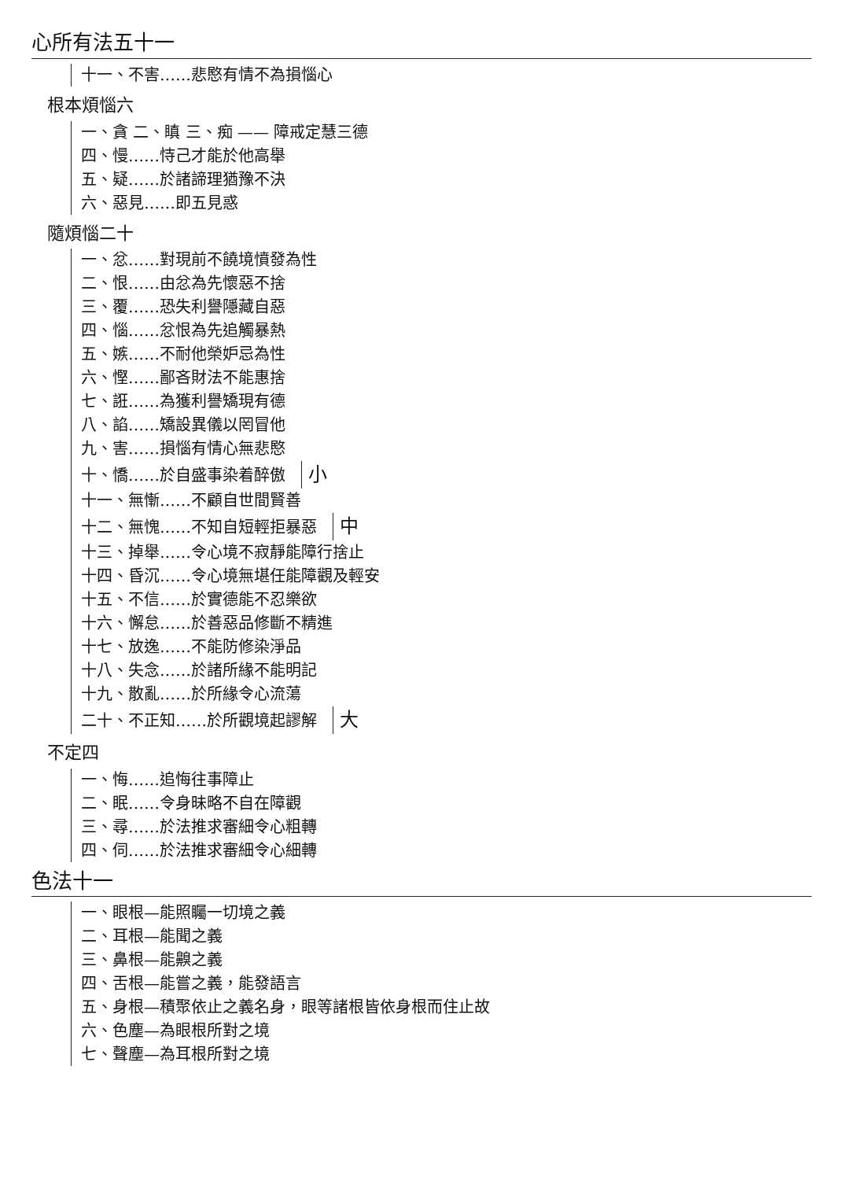心所有法五十一
十一、不害……悲愍有情不為損惱心
根本煩惱六
一、貪 二、瞋 三、痴 —— 障戒定慧三德
四、慢……恃己才能於他高舉
五、疑……於諸諦理猶豫不決
六、惡見……即五見惑
隨煩惱二十
一、忿……對現前不饒境憤發為性
二、恨……由忿為先懷惡不捨
三、覆……恐失利譽隱藏自惡
四、惱……忿恨為先追觸暴熱
五、嫉……不耐他榮妒忌為性
六、慳……鄙吝財法不能惠捨
七、誑……為獲利譽矯現有德
八、諂……矯設異儀以罔冒他
九、害……損惱有情心無悲愍
十、憍……於自盛事染着醉傲 小
十一、無慚……不顧自世間賢善
十二、無愧……不知自短輕拒暴惡 中
十三、掉舉……令心境不寂靜能障行捨止
十四、昏沉……令心境無堪任能障觀及輕安
十五、不信……於實德能不忍樂欲
十六、懈怠……於善惡品修斷不精進
十七、放逸……不能防修染淨品
十八、失念……於諸所緣不能明記
十九、散亂……於所緣令心流蕩
二十、不正知……於所觀境起謬解 大
不定四
一、悔……追悔往事障止
二、眠……令身昧略不自在障觀
三、尋……於法推求審細令心粗轉
四、伺……於法推求審細令心細轉
色法十一
一、眼根—能照矚一切境之義
二、耳根—能聞之義
三、鼻根—能齅之義
四、舌根—能嘗之義，能發語言
五、身根—積聚依止之義名身，眼等諸根皆依身根而住止故
六、色塵—為眼根所對之境
七、聲塵—為耳根所對之境